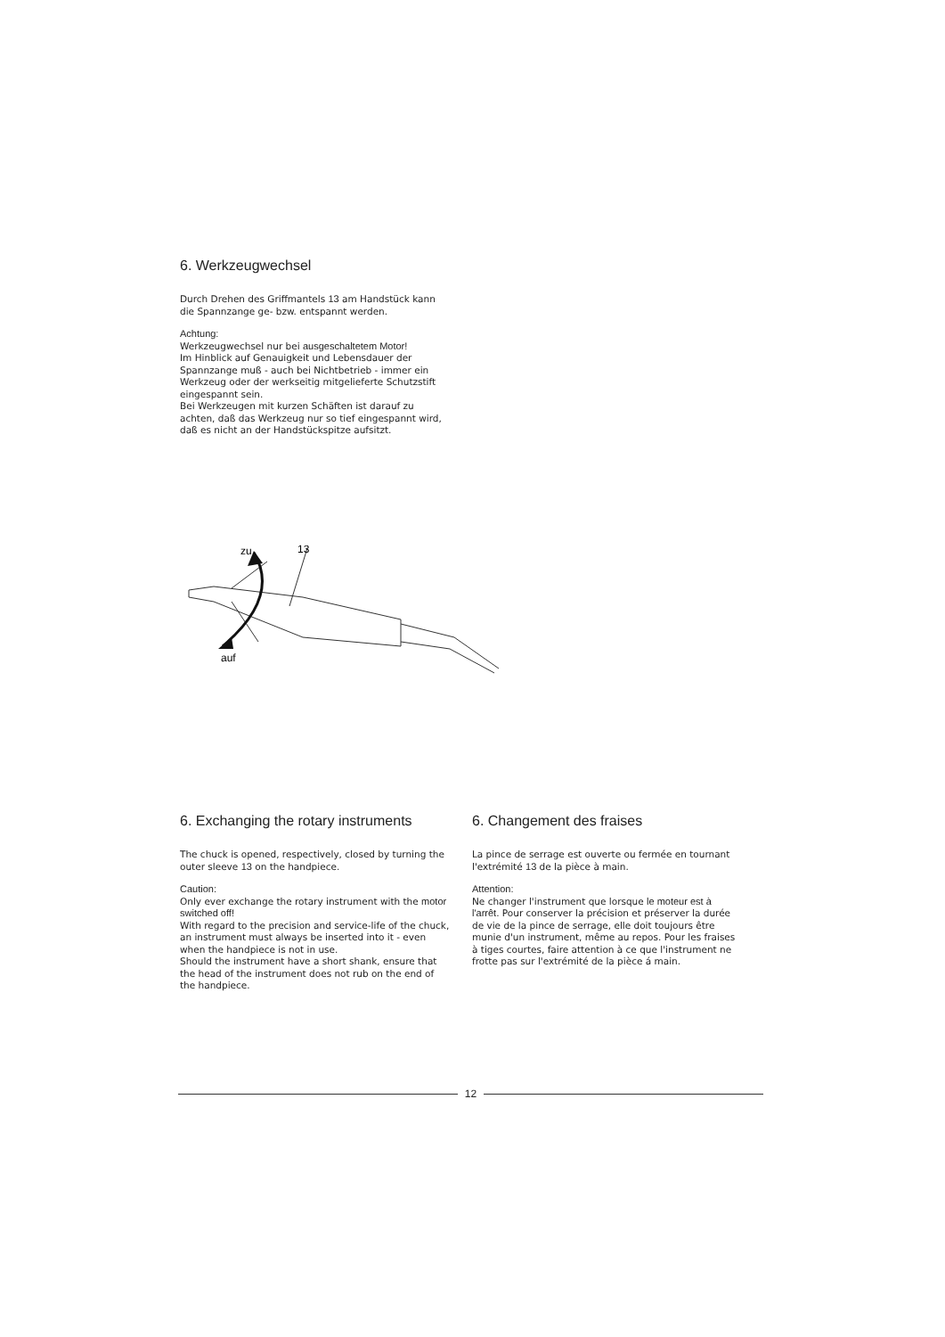6. Werkzeugwechsel
Durch Drehen des Griffmantels 13 am Handstück kann die Spannzange ge- bzw. entspannt werden.
Achtung:
Werkzeugwechsel nur bei ausgeschaltetem Motor!
Im Hinblick auf Genauigkeit und Lebensdauer der Spannzange muß - auch bei Nichtbetrieb - immer ein Werkzeug oder der werkseitig mitgelieferte Schutzstift eingespannt sein.
Bei Werkzeugen mit kurzen Schäften ist darauf zu achten, daß das Werkzeug nur so tief eingespannt wird, daß es nicht an der Handstückspitze aufsitzt.
zu
13
auf
6. Exchanging the rotary instruments
The chuck is opened, respectively, closed by turning the outer sleeve 13 on the handpiece.
Caution:
Only ever exchange the rotary instrument with the motor switched off!
With regard to the precision and service-life of the chuck, an instrument must always be inserted into it - even when the handpiece is not in use.
Should the instrument have a short shank, ensure that the head of the instrument does not rub on the end of the handpiece.
6. Changement des fraises
La pince de serrage est ouverte ou fermée en tournant l'extrémité 13 de la pièce à main.
Attention:
Ne changer l'instrument que lorsque le moteur est à l'arrêt. Pour conserver la précision et préserver la durée de vie de la pince de serrage, elle doit toujours être munie d'un instrument, même au repos. Pour les fraises à tiges courtes, faire attention à ce que l'instrument ne frotte pas sur l'extrémité de la pièce á main.
12